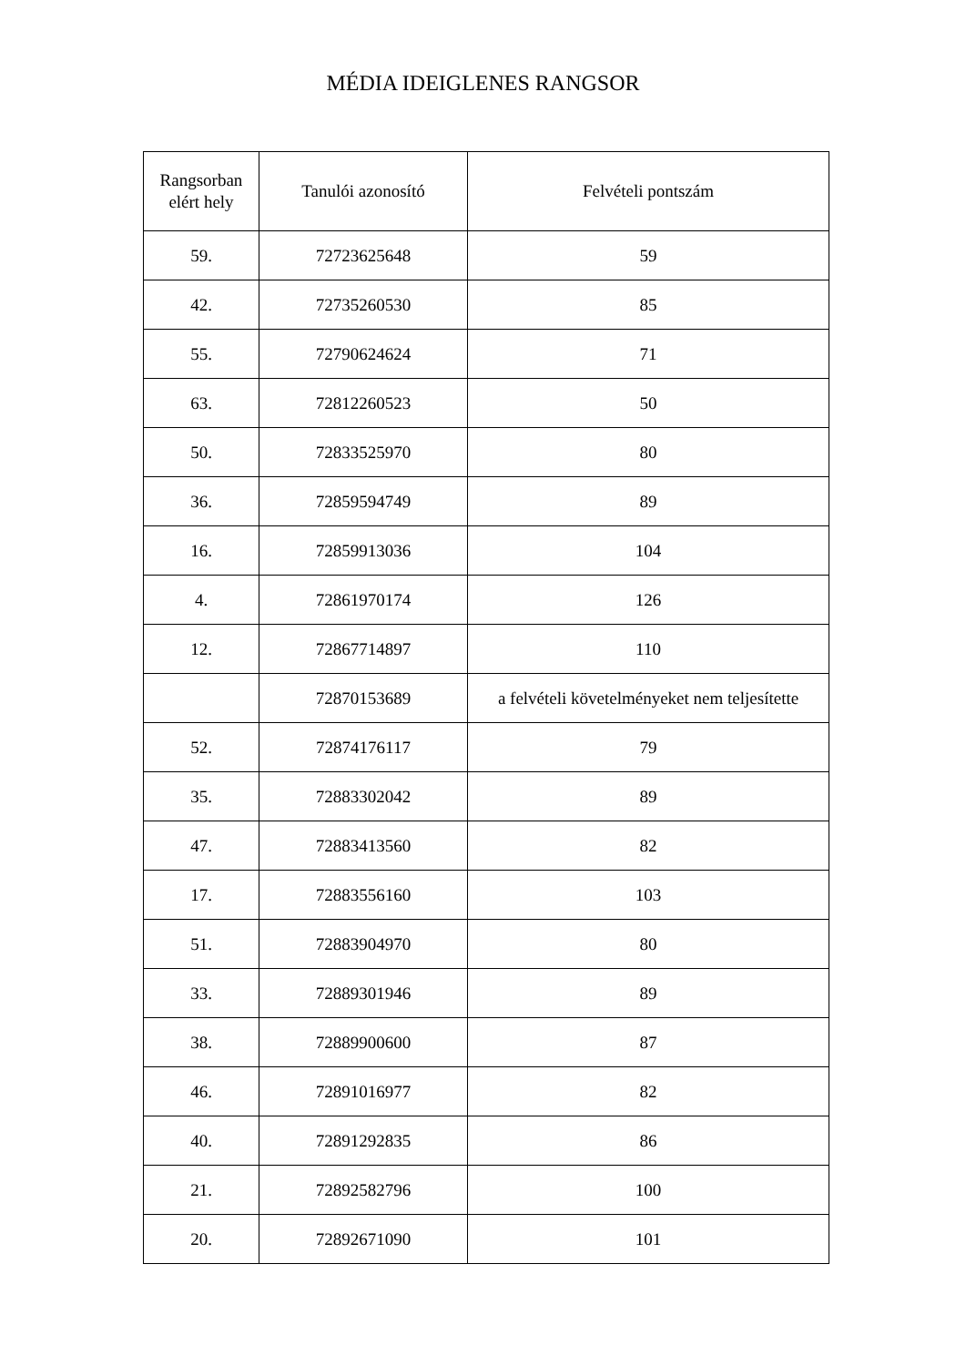MÉDIA IDEIGLENES RANGSOR
| Rangsorban elért hely | Tanulói azonosító | Felvételi pontszám |
| --- | --- | --- |
| 59. | 72723625648 | 59 |
| 42. | 72735260530 | 85 |
| 55. | 72790624624 | 71 |
| 63. | 72812260523 | 50 |
| 50. | 72833525970 | 80 |
| 36. | 72859594749 | 89 |
| 16. | 72859913036 | 104 |
| 4. | 72861970174 | 126 |
| 12. | 72867714897 | 110 |
| | 72870153689 | a felvételi követelményeket nem teljesítette |
| 52. | 72874176117 | 79 |
| 35. | 72883302042 | 89 |
| 47. | 72883413560 | 82 |
| 17. | 72883556160 | 103 |
| 51. | 72883904970 | 80 |
| 33. | 72889301946 | 89 |
| 38. | 72889900600 | 87 |
| 46. | 72891016977 | 82 |
| 40. | 72891292835 | 86 |
| 21. | 72892582796 | 100 |
| 20. | 72892671090 | 101 |